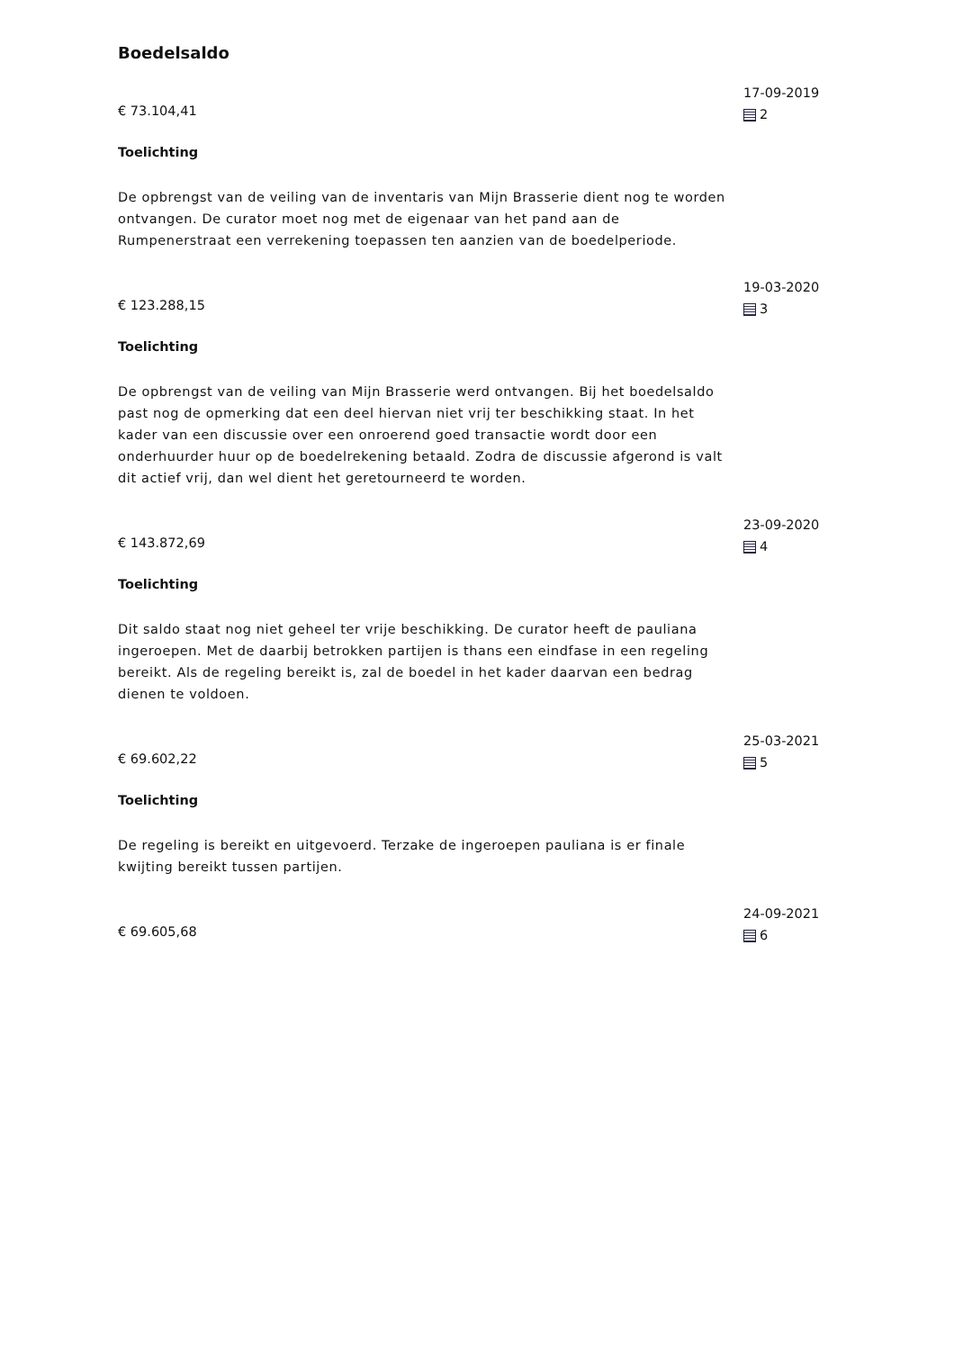Boedelsaldo
€ 73.104,41
Toelichting
De opbrengst van de veiling van de inventaris van Mijn Brasserie dient nog te worden ontvangen. De curator moet nog met de eigenaar van het pand aan de Rumpenerstraat een verrekening toepassen ten aanzien van de boedelperiode.
17-09-2019
2
€ 123.288,15
Toelichting
De opbrengst van de veiling van Mijn Brasserie werd ontvangen. Bij het boedelsaldo past nog de opmerking dat een deel hiervan niet vrij ter beschikking staat. In het kader van een discussie over een onroerend goed transactie wordt door een onderhuurder huur op de boedelrekening betaald. Zodra de discussie afgerond is valt dit actief vrij, dan wel dient het geretourneerd te worden.
19-03-2020
3
€ 143.872,69
Toelichting
Dit saldo staat nog niet geheel ter vrije beschikking. De curator heeft de pauliana ingeroepen. Met de daarbij betrokken partijen is thans een eindfase in een regeling bereikt. Als de regeling bereikt is, zal de boedel in het kader daarvan een bedrag dienen te voldoen.
23-09-2020
4
€ 69.602,22
Toelichting
De regeling is bereikt en uitgevoerd. Terzake de ingeroepen pauliana is er finale kwijting bereikt tussen partijen.
25-03-2021
5
€ 69.605,68
24-09-2021
6